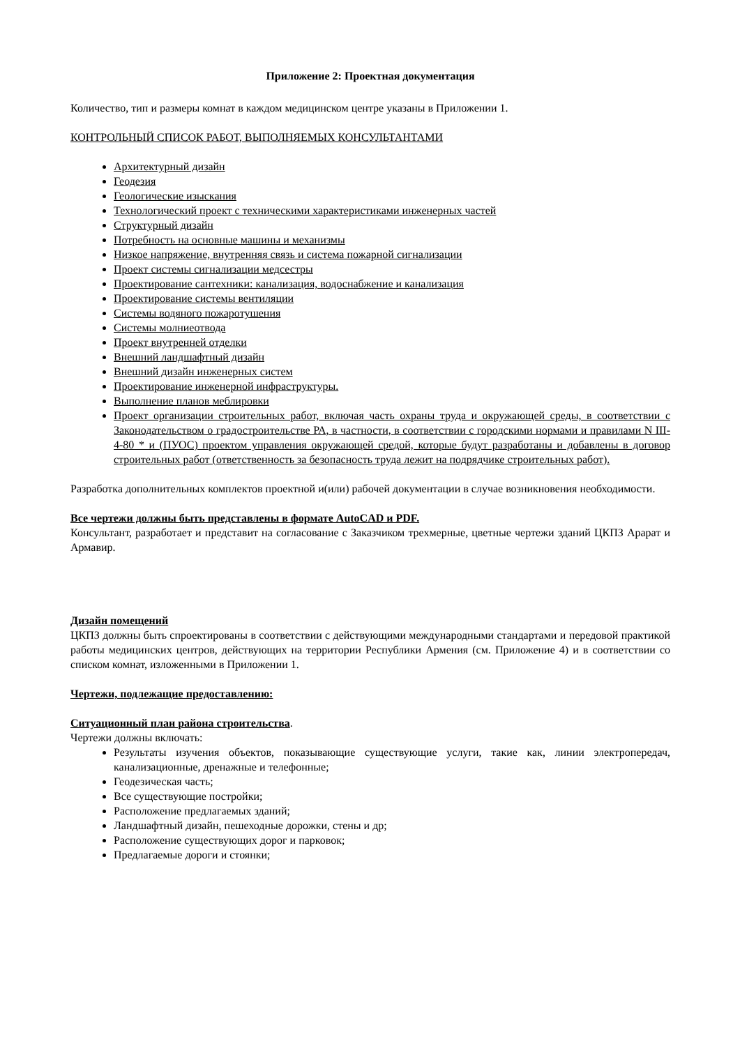Приложение 2: Проектная документация
Количество, тип и размеры комнат в каждом медицинском центре указаны в Приложении 1.
КОНТРОЛЬНЫЙ СПИСОК РАБОТ, ВЫПОЛНЯЕМЫХ КОНСУЛЬТАНТАМИ
Архитектурный дизайн
Геодезия
Геологические изыскания
Технологический проект с техническими характеристиками инженерных частей
Структурный дизайн
Потребность на основные машины и механизмы
Низкое напряжение, внутренняя связь и система пожарной сигнализации
Проект системы сигнализации медсестры
Проектирование сантехники: канализация, водоснабжение и канализация
Проектирование системы вентиляции
Системы водяного пожаротушения
Системы молниеотвода
Проект внутренней отделки
Внешний ландшафтный дизайн
Внешний дизайн инженерных систем
Проектирование инженерной инфраструктуры.
Выполнение планов меблировки
Проект организации строительных работ, включая часть охраны труда и окружающей среды, в соответствии с Законодательством о градостроительстве РА, в частности, в соответствии с городскими нормами и правилами N III-4-80 * и (ПУОС) проектом управления окружающей средой, которые будут разработаны и добавлены в договор строительных работ (ответственность за безопасность труда лежит на подрядчике строительных работ).
Разработка дополнительных комплектов проектной и(или) рабочей документации в случае возникновения необходимости.
Все чертежи должны быть представлены в формате AutoCAD и PDF.
Консультант, разработает и представит на согласование с Заказчиком трехмерные, цветные чертежи зданий ЦКПЗ Арарат и Армавир.
Дизайн помещений
ЦКПЗ должны быть спроектированы в соответствии с действующими международными стандартами и передовой практикой работы медицинских центров, действующих на территории Республики Армения (см. Приложение 4) и в соответствии со списком комнат, изложенными в Приложении 1.
Чертежи, подлежащие предоставлению:
Ситуационный план района строительства.
Чертежи должны включать:
Результаты изучения объектов, показывающие существующие услуги, такие как, линии электропередач, канализационные, дренажные и телефонные;
Геодезическая часть;
Все существующие постройки;
Расположение предлагаемых зданий;
Ландшафтный дизайн, пешеходные дорожки, стены и др;
Расположение существующих дорог и парковок;
Предлагаемые дороги и стоянки;